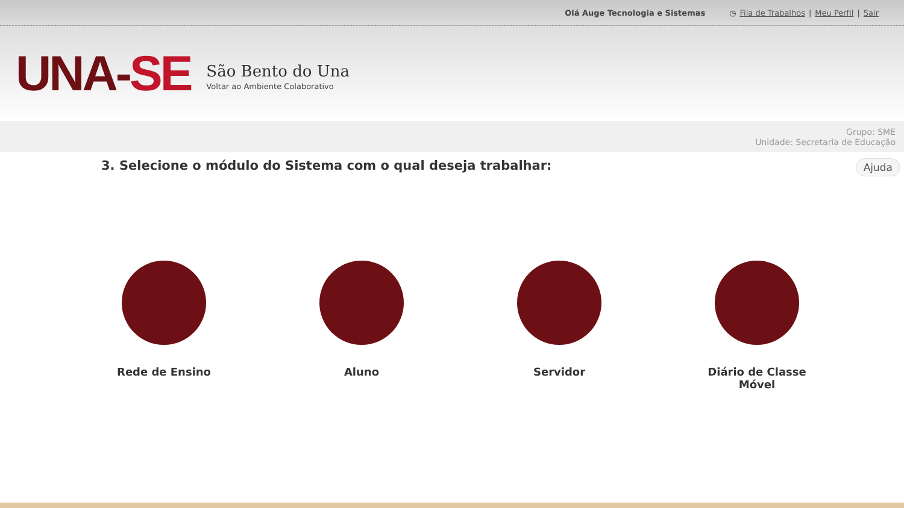Olá Auge Tecnologia e Sistemas ◷ Fila de Trabalhos | Meu Perfil | Sair
UNA-SE
São Bento do Una
Voltar ao Ambiente Colaborativo
Grupo: SME
Unidade: Secretaria de Educação
3. Selecione o módulo do Sistema com o qual deseja trabalhar: Ajuda
Rede de Ensino Aluno Servidor Diário de Classe
Móvel